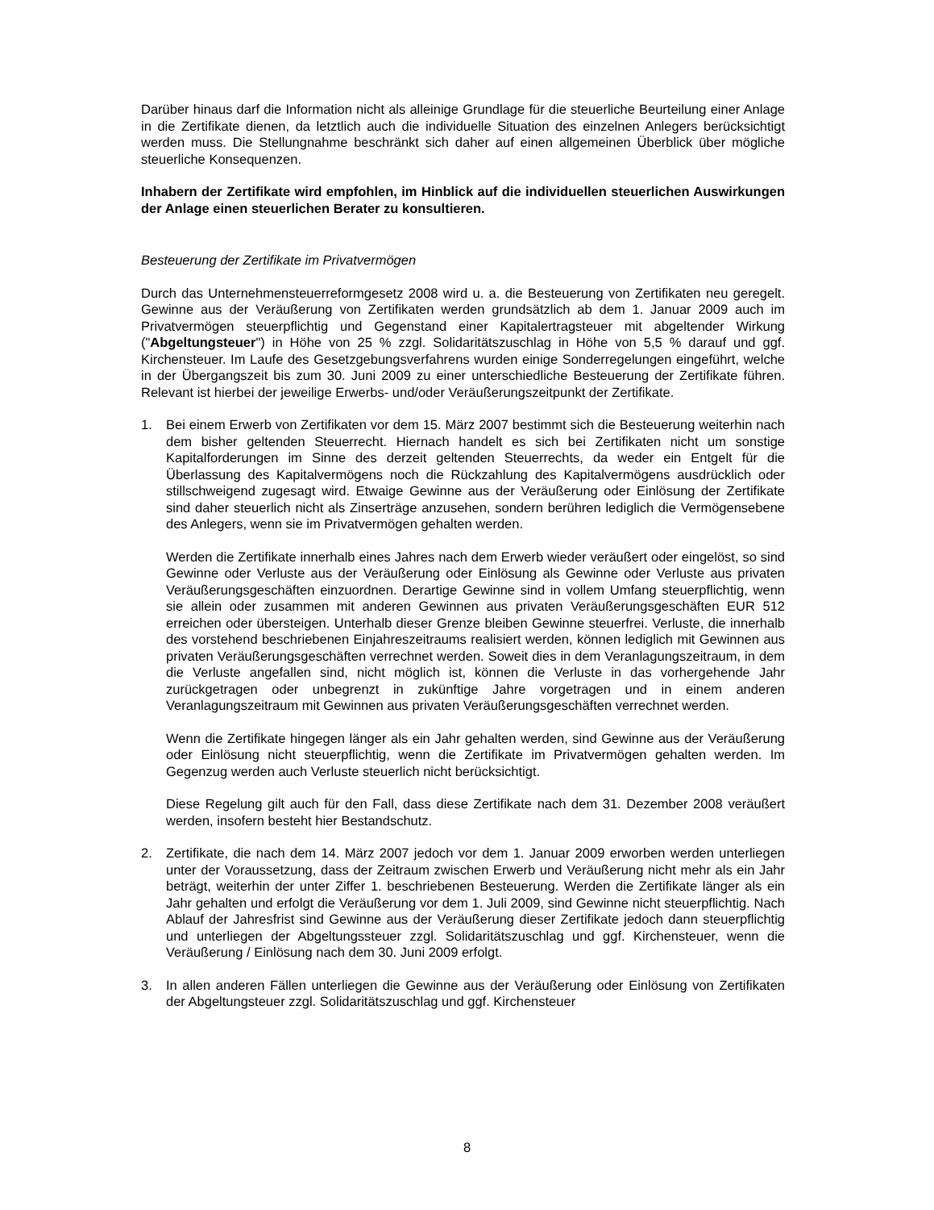Darüber hinaus darf die Information nicht als alleinige Grundlage für die steuerliche Beurteilung einer Anlage in die Zertifikate dienen, da letztlich auch die individuelle Situation des einzelnen Anlegers berücksichtigt werden muss. Die Stellungnahme beschränkt sich daher auf einen allgemeinen Überblick über mögliche steuerliche Konsequenzen.
Inhabern der Zertifikate wird empfohlen, im Hinblick auf die individuellen steuerlichen Auswirkungen der Anlage einen steuerlichen Berater zu konsultieren.
Besteuerung der Zertifikate im Privatvermögen
Durch das Unternehmensteuerreformgesetz 2008 wird u. a. die Besteuerung von Zertifikaten neu geregelt. Gewinne aus der Veräußerung von Zertifikaten werden grundsätzlich ab dem 1. Januar 2009 auch im Privatvermögen steuerpflichtig und Gegenstand einer Kapitalertragsteuer mit abgeltender Wirkung ("Abgeltungsteuer") in Höhe von 25 % zzgl. Solidaritätszuschlag in Höhe von 5,5 % darauf und ggf. Kirchensteuer. Im Laufe des Gesetzgebungsverfahrens wurden einige Sonderregelungen eingeführt, welche in der Übergangszeit bis zum 30. Juni 2009 zu einer unterschiedliche Besteuerung der Zertifikate führen. Relevant ist hierbei der jeweilige Erwerbs- und/oder Veräußerungszeitpunkt der Zertifikate.
1. Bei einem Erwerb von Zertifikaten vor dem 15. März 2007 bestimmt sich die Besteuerung weiterhin nach dem bisher geltenden Steuerrecht. Hiernach handelt es sich bei Zertifikaten nicht um sonstige Kapitalforderungen im Sinne des derzeit geltenden Steuerrechts, da weder ein Entgelt für die Überlassung des Kapitalvermögens noch die Rückzahlung des Kapitalvermögens ausdrücklich oder stillschweigend zugesagt wird. Etwaige Gewinne aus der Veräußerung oder Einlösung der Zertifikate sind daher steuerlich nicht als Zinserträge anzusehen, sondern berühren lediglich die Vermögensebene des Anlegers, wenn sie im Privatvermögen gehalten werden.
Werden die Zertifikate innerhalb eines Jahres nach dem Erwerb wieder veräußert oder eingelöst, so sind Gewinne oder Verluste aus der Veräußerung oder Einlösung als Gewinne oder Verluste aus privaten Veräußerungsgeschäften einzuordnen. Derartige Gewinne sind in vollem Umfang steuerpflichtig, wenn sie allein oder zusammen mit anderen Gewinnen aus privaten Veräußerungsgeschäften EUR 512 erreichen oder übersteigen. Unterhalb dieser Grenze bleiben Gewinne steuerfrei. Verluste, die innerhalb des vorstehend beschriebenen Einjahreszeitraums realisiert werden, können lediglich mit Gewinnen aus privaten Veräußerungsgeschäften verrechnet werden. Soweit dies in dem Veranlagungszeitraum, in dem die Verluste angefallen sind, nicht möglich ist, können die Verluste in das vorhergehende Jahr zurückgetragen oder unbegrenzt in zukünftige Jahre vorgetragen und in einem anderen Veranlagungszeitraum mit Gewinnen aus privaten Veräußerungsgeschäften verrechnet werden.
Wenn die Zertifikate hingegen länger als ein Jahr gehalten werden, sind Gewinne aus der Veräußerung oder Einlösung nicht steuerpflichtig, wenn die Zertifikate im Privatvermögen gehalten werden. Im Gegenzug werden auch Verluste steuerlich nicht berücksichtigt.
Diese Regelung gilt auch für den Fall, dass diese Zertifikate nach dem 31. Dezember 2008 veräußert werden, insofern besteht hier Bestandschutz.
2. Zertifikate, die nach dem 14. März 2007 jedoch vor dem 1. Januar 2009 erworben werden unterliegen unter der Voraussetzung, dass der Zeitraum zwischen Erwerb und Veräußerung nicht mehr als ein Jahr beträgt, weiterhin der unter Ziffer 1. beschriebenen Besteuerung. Werden die Zertifikate länger als ein Jahr gehalten und erfolgt die Veräußerung vor dem 1. Juli 2009, sind Gewinne nicht steuerpflichtig. Nach Ablauf der Jahresfrist sind Gewinne aus der Veräußerung dieser Zertifikate jedoch dann steuerpflichtig und unterliegen der Abgeltungssteuer zzgl. Solidaritätszuschlag und ggf. Kirchensteuer, wenn die Veräußerung / Einlösung nach dem 30. Juni 2009 erfolgt.
3. In allen anderen Fällen unterliegen die Gewinne aus der Veräußerung oder Einlösung von Zertifikaten der Abgeltungsteuer zzgl. Solidaritätszuschlag und ggf. Kirchensteuer
8